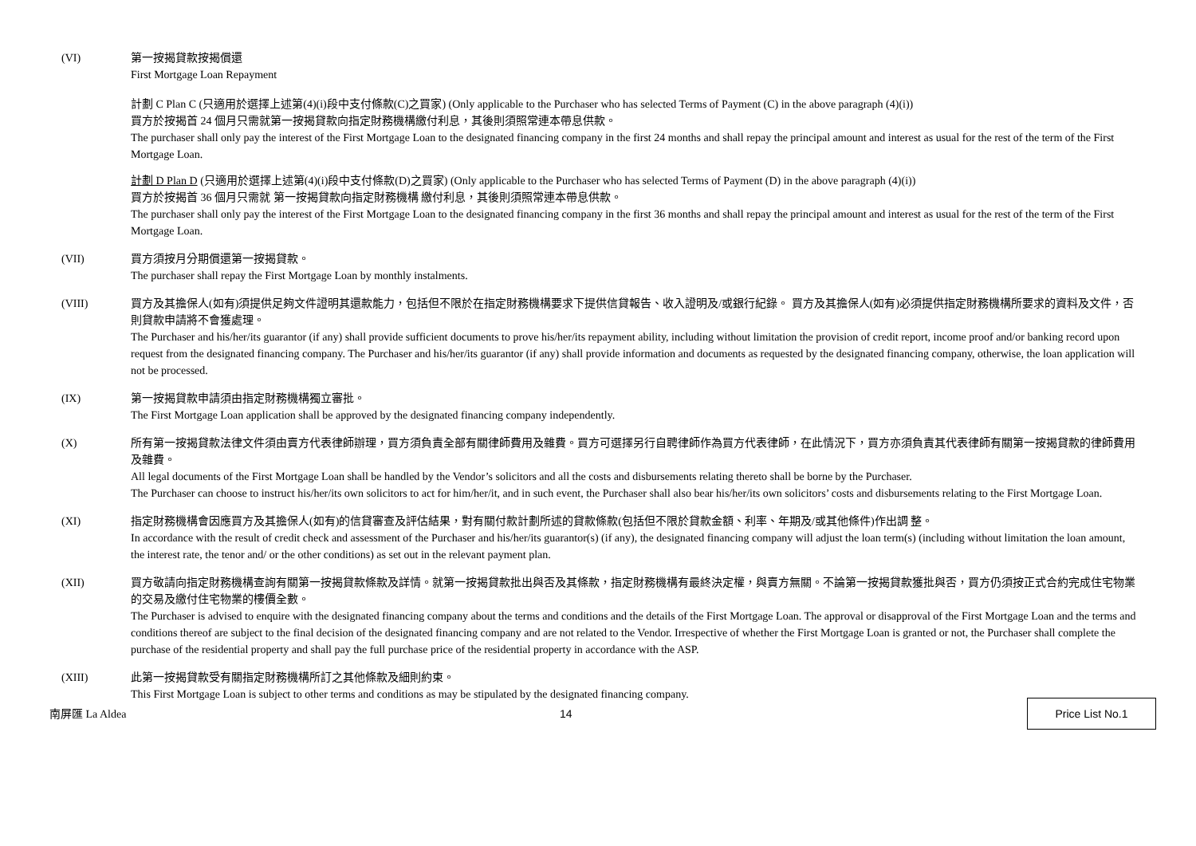(VI) 第一按揭貸款按揭償還
First Mortgage Loan Repayment
計劃 C Plan C (只適用於選擇上述第(4)(i)段中支付條款(C)之買家) (Only applicable to the Purchaser who has selected Terms of Payment (C) in the above paragraph (4)(i))
買方於按揭首 24 個月只需就第一按揭貸款向指定財務機構繳付利息，其後則須照常連本帶息供款。
The purchaser shall only pay the interest of the First Mortgage Loan to the designated financing company in the first 24 months and shall repay the principal amount and interest as usual for the rest of the term of the First Mortgage Loan.
計劃 D Plan D (只適用於選擇上述第(4)(i)段中支付條款(D)之買家) (Only applicable to the Purchaser who has selected Terms of Payment (D) in the above paragraph (4)(i))
買方於按揭首 36 個月只需就 第一按揭貸款向指定財務機構 繳付利息，其後則須照常連本帶息供款。
The purchaser shall only pay the interest of the First Mortgage Loan to the designated financing company in the first 36 months and shall repay the principal amount and interest as usual for the rest of the term of the First Mortgage Loan.
(VII) 買方須按月分期償還第一按揭貸款。
The purchaser shall repay the First Mortgage Loan by monthly instalments.
(VIII) 買方及其擔保人(如有)須提供足夠文件證明其還款能力，包括但不限於在指定財務機構要求下提供信貸報告、收入證明及/或銀行紀錄。 買方及其擔保人(如有)必須提供指定財務機構所要求的資料及文件，否則貸款申請將不會獲處理。
The Purchaser and his/her/its guarantor (if any) shall provide sufficient documents to prove his/her/its repayment ability, including without limitation the provision of credit report, income proof and/or banking record upon request from the designated financing company. The Purchaser and his/her/its guarantor (if any) shall provide information and documents as requested by the designated financing company, otherwise, the loan application will not be processed.
(IX) 第一按揭貸款申請須由指定財務機構獨立審批。
The First Mortgage Loan application shall be approved by the designated financing company independently.
(X) 所有第一按揭貸款法律文件須由賣方代表律師辦理，買方須負責全部有關律師費用及雜費。買方可選擇另行自聘律師作為買方代表律師，在此情況下，買方亦須負責其代表律師有關第一按揭貸款的律師費用及雜費。
All legal documents of the First Mortgage Loan shall be handled by the Vendor’s solicitors and all the costs and disbursements relating thereto shall be borne by the Purchaser.
The Purchaser can choose to instruct his/her/its own solicitors to act for him/her/it, and in such event, the Purchaser shall also bear his/her/its own solicitors’ costs and disbursements relating to the First Mortgage Loan.
(XI) 指定財務機構會因應買方及其擔保人(如有)的信貸審查及評估結果，對有關付款計劃所述的貸款條款(包括但不限於貸款金額、利率、年期及/或其他條件)作出調 整。
In accordance with the result of credit check and assessment of the Purchaser and his/her/its guarantor(s) (if any), the designated financing company will adjust the loan term(s) (including without limitation the loan amount, the interest rate, the tenor and/ or the other conditions) as set out in the relevant payment plan.
(XII) 買方敬請向指定財務機構查詢有關第一按揭貸款條款及詳情。就第一按揭貸款批出與否及其條款，指定財務機構有最終決定權，與賣方無關。不論第一按揭貸款獲批與否，買方仍須按正式合約完成住宅物業的交易及繳付住宅物業的樓價全數。
The Purchaser is advised to enquire with the designated financing company about the terms and conditions and the details of the First Mortgage Loan. The approval or disapproval of the First Mortgage Loan and the terms and conditions thereof are subject to the final decision of the designated financing company and are not related to the Vendor. Irrespective of whether the First Mortgage Loan is granted or not, the Purchaser shall complete the purchase of the residential property and shall pay the full purchase price of the residential property in accordance with the ASP.
(XIII) 此第一按揭貸款受有關指定財務機構所訂之其他條款及細則約束。
This First Mortgage Loan is subject to other terms and conditions as may be stipulated by the designated financing company.
南屏匯 La Aldea 14
Price List No.1